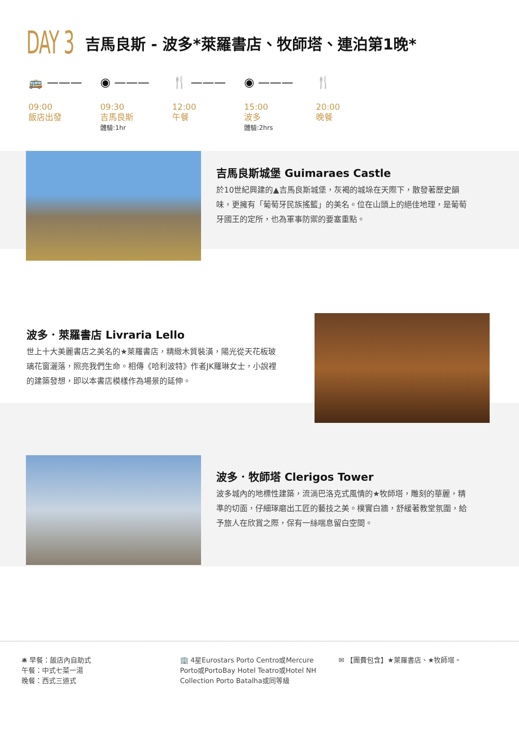DAY 3
吉馬良斯 - 波多*萊羅書店、牧師塔、連泊第1晚*
🚌 ———
09:00
飯店出發
◉ ———
09:30
吉馬良斯
體驗:1hr
🍴 ———
12:00
午餐
◉ ———
15:00
波多
體驗:2hrs
🍴
20:00
晚餐
吉馬良斯城堡 Guimaraes Castle
於10世紀興建的▲吉馬良斯城堡，灰褐的城垛在天際下，散發著歷史韻味，更擁有「葡萄牙民族搖籃」的美名。位在山頭上的絕佳地理，是葡萄牙國王的定所，也為軍事防禦的要塞重點。
波多．萊羅書店 Livraria Lello
世上十大美麗書店之美名的★萊羅書店，精緻木質裝潢，陽光從天花板玻璃花窗灑落，照亮我們生命。相傳《哈利波特》作者JK羅琳女士，小說裡的建築發想，即以本書店模樣作為場景的延伸。
波多．牧師塔 Clerigos Tower
波多城內的地標性建築，流淌巴洛克式風情的★牧師塔，雕刻的華麗，精準的切面，仔細琢磨出工匠的藝技之美。樸實白牆，舒緩著教堂氛圍，給予旅人在欣賞之際，保有一絲喘息留白空間。
🛎 早餐：飯店內自助式
午餐：中式七菜一湯
晚餐：西式三道式
🏢 4星Eurostars Porto Centro或Mercure Porto或PortoBay Hotel Teatro或Hotel NH Collection Porto Batalha或同等級
✉ 【團費包含】★萊羅書店、★牧師塔。